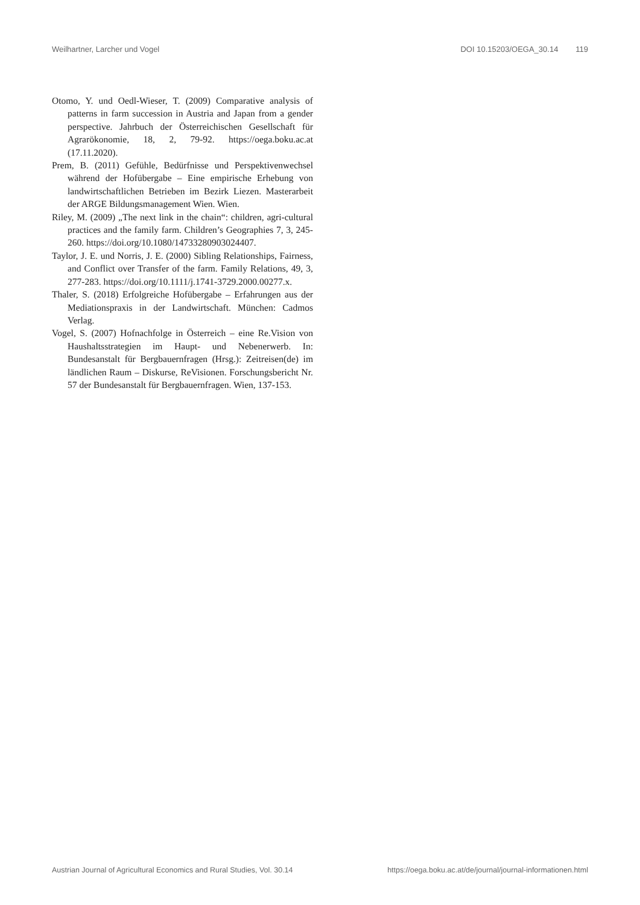Weilhartner, Larcher und Vogel DOI 10.15203/OEGA_30.14 119
Otomo, Y. und Oedl-Wieser, T. (2009) Comparative analysis of patterns in farm succession in Austria and Japan from a gender perspective. Jahrbuch der Österreichischen Gesellschaft für Agrarökonomie, 18, 2, 79-92. https://oega.boku.ac.at (17.11.2020).
Prem, B. (2011) Gefühle, Bedürfnisse und Perspektivenwechsel während der Hofübergabe – Eine empirische Erhebung von landwirtschaftlichen Betrieben im Bezirk Liezen. Masterarbeit der ARGE Bildungsmanagement Wien. Wien.
Riley, M. (2009) „The next link in the chain“: children, agri-cultural practices and the family farm. Children’s Geographies 7, 3, 245-260. https://doi.org/10.1080/14733280903024407.
Taylor, J. E. und Norris, J. E. (2000) Sibling Relationships, Fairness, and Conflict over Transfer of the farm. Family Relations, 49, 3, 277-283. https://doi.org/10.1111/j.1741-3729.2000.00277.x.
Thaler, S. (2018) Erfolgreiche Hofübergabe – Erfahrungen aus der Mediationspraxis in der Landwirtschaft. München: Cadmos Verlag.
Vogel, S. (2007) Hofnachfolge in Österreich – eine Re.Vision von Haushaltsstrategien im Haupt- und Nebenerwerb. In: Bundesanstalt für Bergbauernfragen (Hrsg.): Zeitreisen(de) im ländlichen Raum – Diskurse, ReVisionen. Forschungsbericht Nr. 57 der Bundesanstalt für Bergbauernfragen. Wien, 137-153.
Austrian Journal of Agricultural Economics and Rural Studies, Vol. 30.14 https://oega.boku.ac.at/de/journal/journal-informationen.html